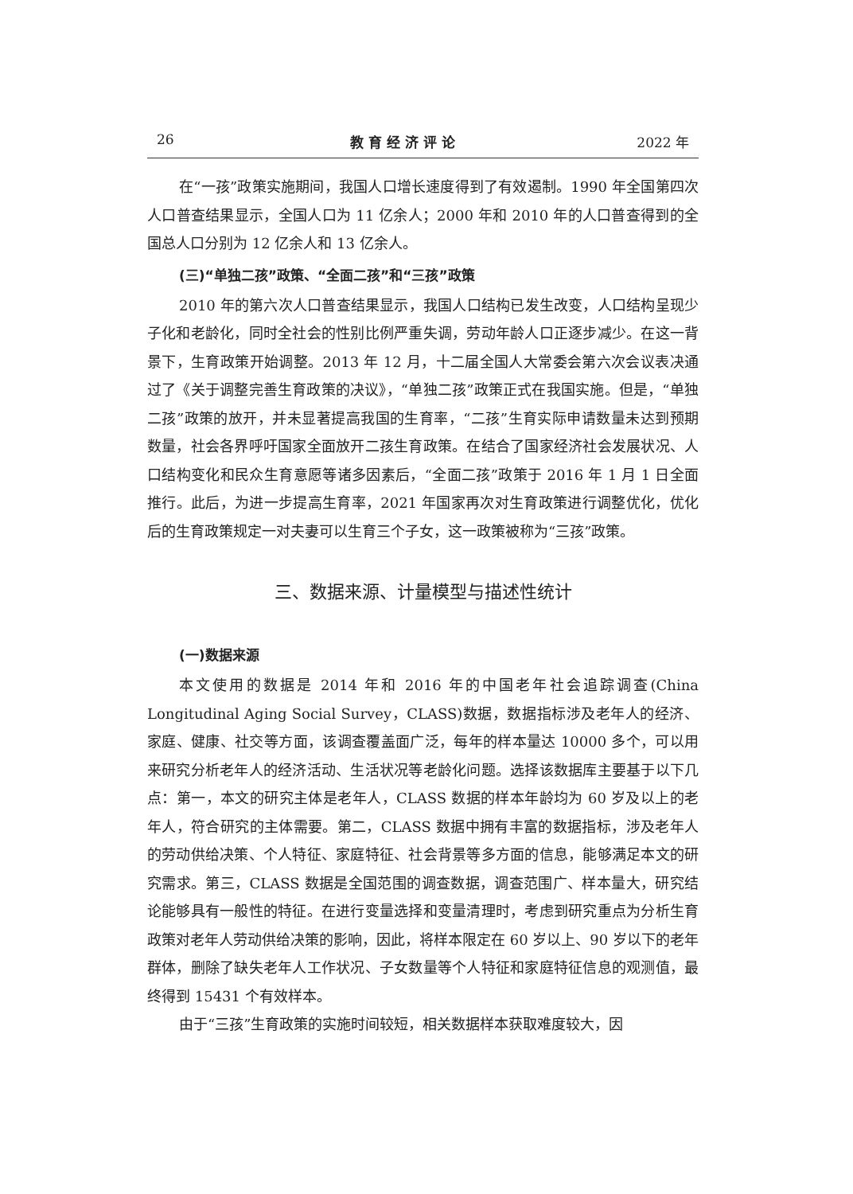26 教育经济评论 2022 年
在“一孩”政策实施期间，我国人口增长速度得到了有效遏制。1990 年全国第四次人口普查结果显示，全国人口为 11 亿余人；2000 年和 2010 年的人口普查得到的全国总人口分别为 12 亿余人和 13 亿余人。
(三)“单独二孩”政策、“全面二孩”和“三孩”政策
2010 年的第六次人口普查结果显示，我国人口结构已发生改变，人口结构呈现少子化和老龄化，同时全社会的性别比例严重失调，劳动年龄人口正逐步减少。在这一背景下，生育政策开始调整。2013 年 12 月，十二届全国人大常委会第六次会议表决通过了《关于调整完善生育政策的决议》，“单独二孩”政策正式在我国实施。但是，“单独二孩”政策的放开，并未显著提高我国的生育率，“二孩”生育实际申请数量未达到预期数量，社会各界呼吁国家全面放开二孩生育政策。在结合了国家经济社会发展状况、人口结构变化和民众生育意愿等诸多因素后，“全面二孩”政策于 2016 年 1 月 1 日全面推行。此后，为进一步提高生育率，2021 年国家再次对生育政策进行调整优化，优化后的生育政策规定一对夫妻可以生育三个子女，这一政策被称为“三孩”政策。
三、数据来源、计量模型与描述性统计
(一)数据来源
本文使用的数据是 2014 年和 2016 年的中国老年社会追踪调查(China Longitudinal Aging Social Survey，CLASS)数据，数据指标涉及老年人的经济、家庭、健康、社交等方面，该调查覆盖面广泛，每年的样本量达 10000 多个，可以用来研究分析老年人的经济活动、生活状况等老龄化问题。选择该数据库主要基于以下几点：第一，本文的研究主体是老年人，CLASS 数据的样本年龄均为 60 岁及以上的老年人，符合研究的主体需要。第二，CLASS 数据中拥有丰富的数据指标，涉及老年人的劳动供给决策、个人特征、家庭特征、社会背景等多方面的信息，能够满足本文的研究需求。第三，CLASS 数据是全国范围的调查数据，调查范围广、样本量大，研究结论能够具有一般性的特征。在进行变量选择和变量清理时，考虑到研究重点为分析生育政策对老年人劳动供给决策的影响，因此，将样本限定在 60 岁以上、90 岁以下的老年群体，删除了缺失老年人工作状况、子女数量等个人特征和家庭特征信息的观测值，最终得到 15431 个有效样本。
由于“三孩”生育政策的实施时间较短，相关数据样本获取难度较大，因